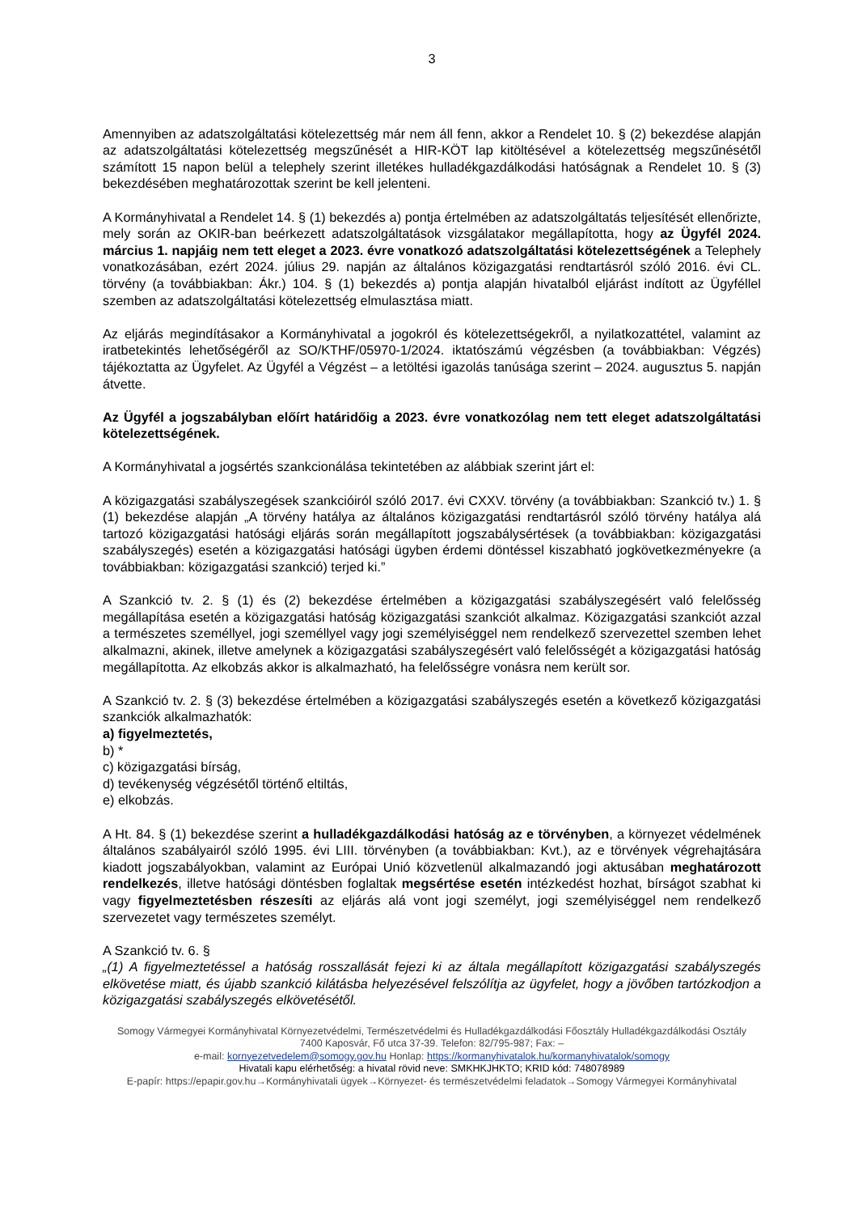3
Amennyiben az adatszolgáltatási kötelezettség már nem áll fenn, akkor a Rendelet 10. § (2) bekezdése alapján az adatszolgáltatási kötelezettség megszűnését a HIR-KÖT lap kitöltésével a kötelezettség megszűnésétől számított 15 napon belül a telephely szerint illetékes hulladékgazdálkodási hatóságnak a Rendelet 10. § (3) bekezdésében meghatározottak szerint be kell jelenteni.
A Kormányhivatal a Rendelet 14. § (1) bekezdés a) pontja értelmében az adatszolgáltatás teljesítését ellenőrizte, mely során az OKIR-ban beérkezett adatszolgáltatások vizsgálatakor megállapította, hogy az Ügyfél 2024. március 1. napjáig nem tett eleget a 2023. évre vonatkozó adatszolgáltatási kötelezettségének a Telephely vonatkozásában, ezért 2024. július 29. napján az általános közigazgatási rendtartásról szóló 2016. évi CL. törvény (a továbbiakban: Ákr.) 104. § (1) bekezdés a) pontja alapján hivatalból eljárást indított az Ügyféllel szemben az adatszolgáltatási kötelezettség elmulasztása miatt.
Az eljárás megindításakor a Kormányhivatal a jogokról és kötelezettségekről, a nyilatkozattétel, valamint az iratbetekintés lehetőségéről az SO/KTHF/05970-1/2024. iktatószámú végzésben (a továbbiakban: Végzés) tájékoztatta az Ügyfelet. Az Ügyfél a Végzést – a letöltési igazolás tanúsága szerint – 2024. augusztus 5. napján átvette.
Az Ügyfél a jogszabályban előírt határidőig a 2023. évre vonatkozólag nem tett eleget adatszolgáltatási kötelezettségének.
A Kormányhivatal a jogsértés szankcionálása tekintetében az alábbiak szerint járt el:
A közigazgatási szabályszegések szankcióiról szóló 2017. évi CXXV. törvény (a továbbiakban: Szankció tv.) 1. § (1) bekezdése alapján „A törvény hatálya az általános közigazgatási rendtartásról szóló törvény hatálya alá tartozó közigazgatási hatósági eljárás során megállapított jogszabálysértések (a továbbiakban: közigazgatási szabályszegés) esetén a közigazgatási hatósági ügyben érdemi döntéssel kiszabható jogkövetkezményekre (a továbbiakban: közigazgatási szankció) terjed ki.”
A Szankció tv. 2. § (1) és (2) bekezdése értelmében a közigazgatási szabályszegésért való felelősség megállapítása esetén a közigazgatási hatóság közigazgatási szankciót alkalmaz. Közigazgatási szankciót azzal a természetes személlyel, jogi személlyel vagy jogi személyiséggel nem rendelkező szervezettel szemben lehet alkalmazni, akinek, illetve amelynek a közigazgatási szabályszegésért való felelősségét a közigazgatási hatóság megállapította. Az elkobzás akkor is alkalmazható, ha felelősségre vonásra nem került sor.
A Szankció tv. 2. § (3) bekezdése értelmében a közigazgatási szabályszegés esetén a következő közigazgatási szankciók alkalmazhatók:
a) figyelmeztetés,
b) *
c) közigazgatási bírság,
d) tevékenység végzésétől történő eltiltás,
e) elkobzás.
A Ht. 84. § (1) bekezdése szerint a hulladékgazdálkodási hatóság az e törvényben, a környezet védelmének általános szabályairól szóló 1995. évi LIII. törvényben (a továbbiakban: Kvt.), az e törvények végrehajtására kiadott jogszabályokban, valamint az Európai Unió közvetlenül alkalmazandó jogi aktusában meghatározott rendelkezés, illetve hatósági döntésben foglaltak megsértése esetén intézkedést hozhat, bírságot szabhat ki vagy figyelmeztetésben részesíti az eljárás alá vont jogi személyt, jogi személyiséggel nem rendelkező szervezetet vagy természetes személyt.
A Szankció tv. 6. §
„(1) A figyelmeztetéssel a hatóság rosszallását fejezi ki az általa megállapított közigazgatási szabályszegés elkövetése miatt, és újabb szankció kilátásba helyezésével felszólítja az ügyfelet, hogy a jövőben tartózkodjon a közigazgatási szabályszegés elkövetésétől.
Somogy Vármegyei Kormányhivatal Környezetvédelmi, Természetvédelmi és Hulladékgazdálkodási Főosztály Hulladékgazdálkodási Osztály
7400 Kaposvár, Fő utca 37-39. Telefon: 82/795-987; Fax: –
e-mail: kornyezetvedelem@somogy.gov.hu Honlap: https://kormanyhivatalok.hu/kormanyhivatalok/somogy
Hivatali kapu elérhetőség: a hivatal rövid neve: SMKHKJHKTO; KRID kód: 748078989
E-papír: https://epapir.gov.hu→Kormányhivatali ügyek→Környezet- és természetvédelmi feladatok→Somogy Vármegyei Kormányhivatal